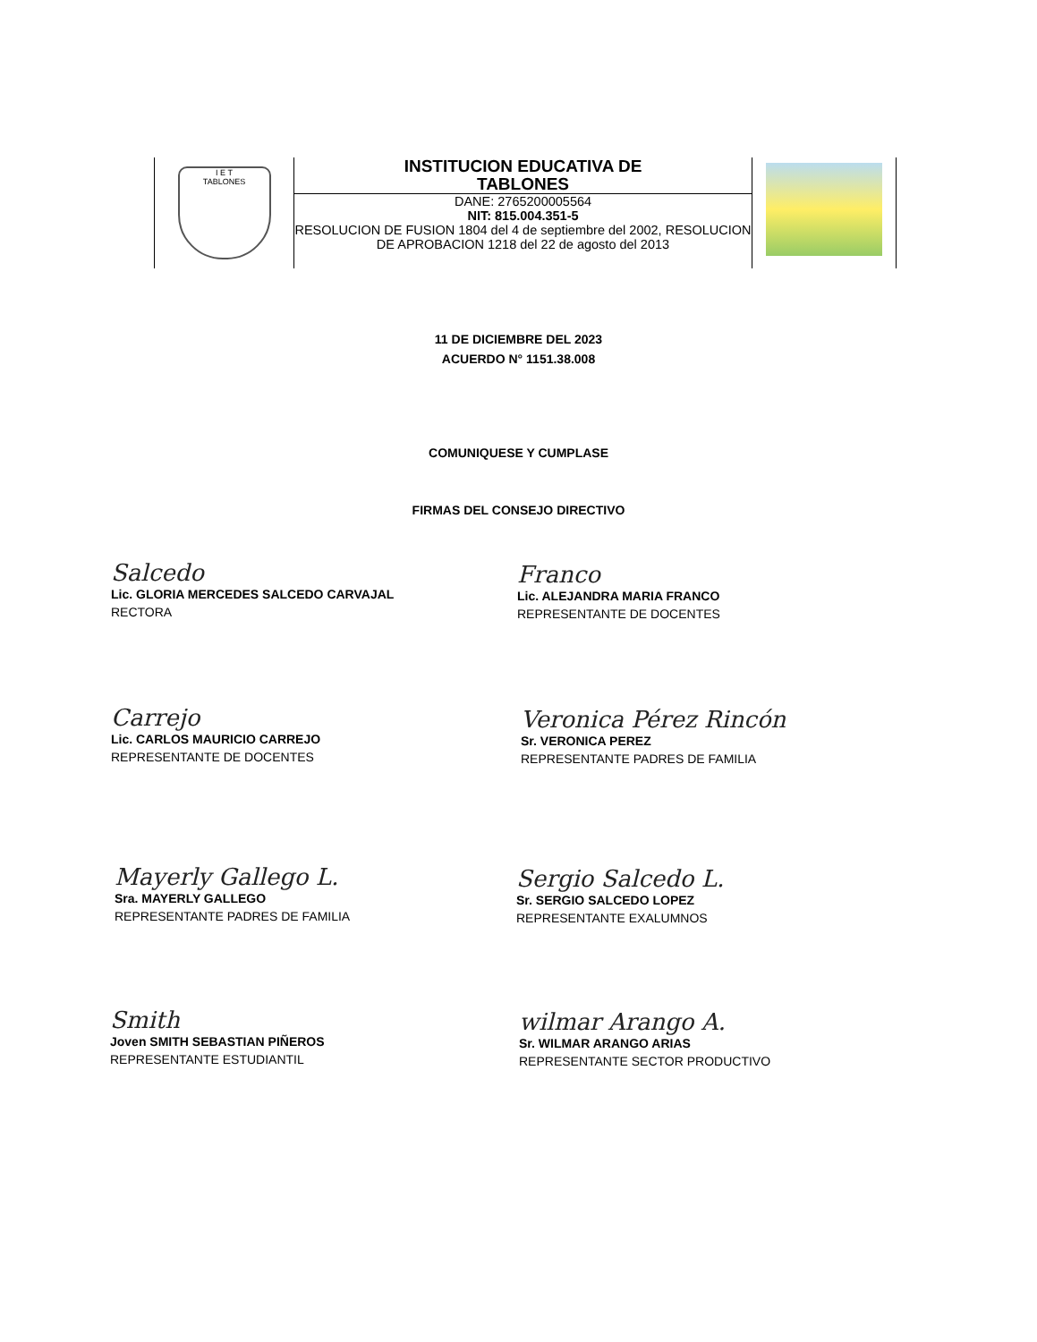| I E T TABLONES | INSTITUCION EDUCATIVA DE TABLONES DANE: 2765200005564 NIT: 815.004.351-5 RESOLUCION DE FUSION 1804 del 4 de septiembre del 2002, RESOLUCION DE APROBACION 1218 del 22 de agosto del 2013 | |
11 DE DICIEMBRE DEL 2023
ACUERDO N° 1151.38.008
COMUNIQUESE Y CUMPLASE
FIRMAS DEL CONSEJO DIRECTIVO
Salcedo
Lic. GLORIA MERCEDES SALCEDO CARVAJAL
RECTORA
Franco
Lic. ALEJANDRA MARIA FRANCO
REPRESENTANTE DE DOCENTES
Carrejo
Lic. CARLOS MAURICIO CARREJO
REPRESENTANTE DE DOCENTES
Veronica Pérez Rincón
Sr. VERONICA PEREZ
REPRESENTANTE PADRES DE FAMILIA
Mayerly Gallego L.
Sra. MAYERLY GALLEGO
REPRESENTANTE PADRES DE FAMILIA
Sergio Salcedo L.
Sr. SERGIO SALCEDO LOPEZ
REPRESENTANTE EXALUMNOS
Smith
Joven SMITH SEBASTIAN PIÑEROS
REPRESENTANTE ESTUDIANTIL
wilmar Arango A.
Sr. WILMAR ARANGO ARIAS
REPRESENTANTE SECTOR PRODUCTIVO